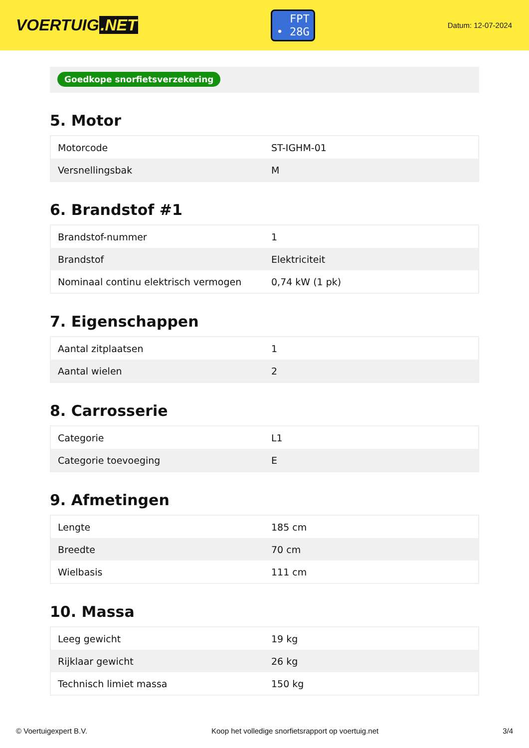VOERTUIG.NET
FPT
• 28G
Datum: 12-07-2024
Goedkope snorfietsverzekering
5. Motor
| Motorcode | ST-IGHM-01 |
| Versnellingsbak | M |
6. Brandstof #1
| Brandstof-nummer | 1 |
| Brandstof | Elektriciteit |
| Nominaal continu elektrisch vermogen | 0,74 kW (1 pk) |
7. Eigenschappen
| Aantal zitplaatsen | 1 |
| Aantal wielen | 2 |
8. Carrosserie
| Categorie | L1 |
| Categorie toevoeging | E |
9. Afmetingen
| Lengte | 185 cm |
| Breedte | 70 cm |
| Wielbasis | 111 cm |
10. Massa
| Leeg gewicht | 19 kg |
| Rijklaar gewicht | 26 kg |
| Technisch limiet massa | 150 kg |
© Voertuigexpert B.V. Koop het volledige snorfietsrapport op voertuig.net 3/4